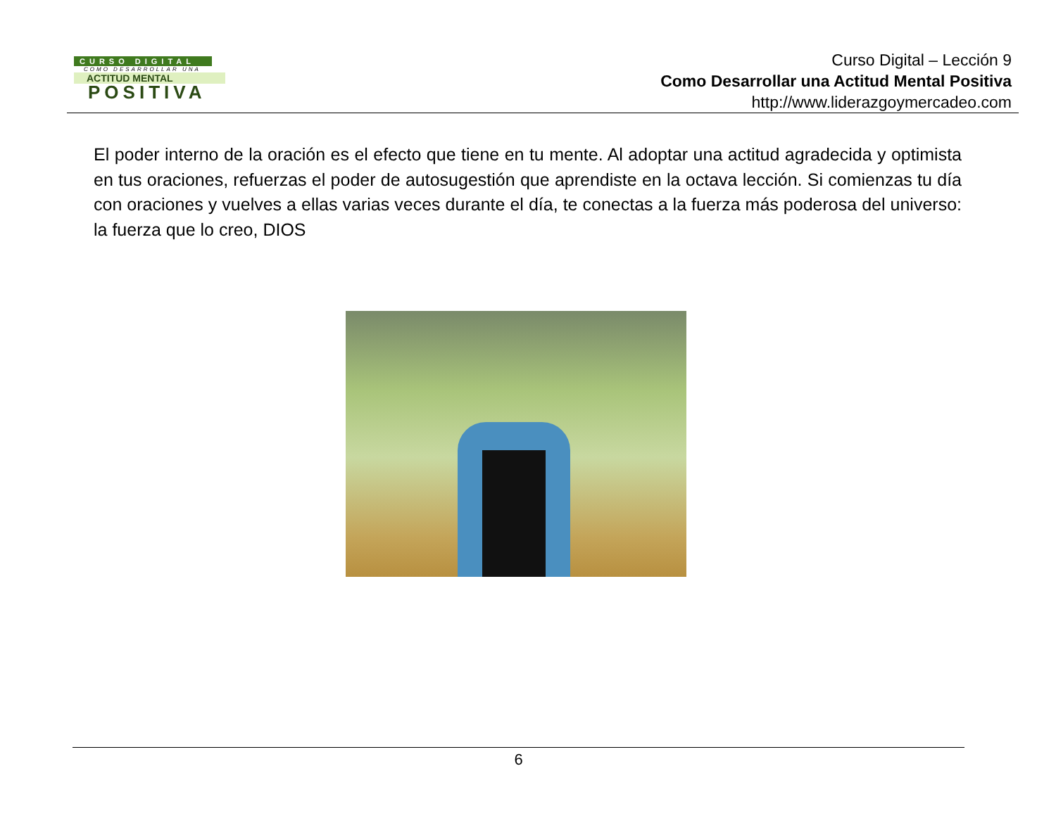CURSO DIGITAL
COMO DESARROLLAR UNA
ACTITUD MENTAL
POSITIVA
Curso Digital – Lección 9
Como Desarrollar una Actitud Mental Positiva
http://www.liderazgoymercadeo.com
El poder interno de la oración es el efecto que tiene en tu mente. Al adoptar una actitud agradecida y optimista en tus oraciones, refuerzas el poder de autosugestión que aprendiste en la octava lección. Si comienzas tu día con oraciones y vuelves a ellas varias veces durante el día, te conectas a la fuerza más poderosa del universo: la fuerza que lo creo, DIOS
6